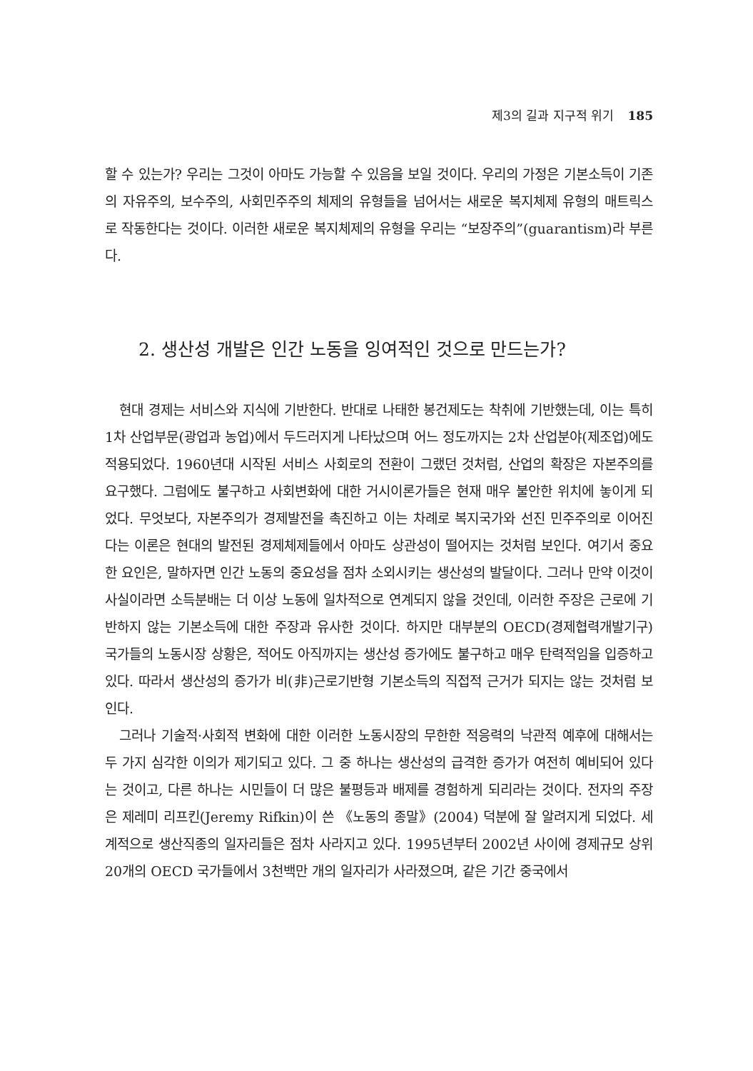제3의 길과 지구적 위기 185
할 수 있는가? 우리는 그것이 아마도 가능할 수 있음을 보일 것이다. 우리의 가정은 기본소득이 기존의 자유주의, 보수주의, 사회민주주의 체제의 유형들을 넘어서는 새로운 복지체제 유형의 매트릭스로 작동한다는 것이다. 이러한 새로운 복지체제의 유형을 우리는 “보장주의”(guarantism)라 부른다.
2. 생산성 개발은 인간 노동을 잉여적인 것으로 만드는가?
현대 경제는 서비스와 지식에 기반한다. 반대로 나태한 봉건제도는 착취에 기반했는데, 이는 특히 1차 산업부문(광업과 농업)에서 두드러지게 나타났으며 어느 정도까지는 2차 산업분야(제조업)에도 적용되었다. 1960년대 시작된 서비스 사회로의 전환이 그랬던 것처럼, 산업의 확장은 자본주의를 요구했다. 그럼에도 불구하고 사회변화에 대한 거시이론가들은 현재 매우 불안한 위치에 놓이게 되었다. 무엇보다, 자본주의가 경제발전을 촉진하고 이는 차례로 복지국가와 선진 민주주의로 이어진다는 이론은 현대의 발전된 경제체제들에서 아마도 상관성이 떨어지는 것처럼 보인다. 여기서 중요한 요인은, 말하자면 인간 노동의 중요성을 점차 소외시키는 생산성의 발달이다. 그러나 만약 이것이 사실이라면 소득분배는 더 이상 노동에 일차적으로 연계되지 않을 것인데, 이러한 주장은 근로에 기반하지 않는 기본소득에 대한 주장과 유사한 것이다. 하지만 대부분의 OECD(경제협력개발기구) 국가들의 노동시장 상황은, 적어도 아직까지는 생산성 증가에도 불구하고 매우 탄력적임을 입증하고 있다. 따라서 생산성의 증가가 비(非)근로기반형 기본소득의 직접적 근거가 되지는 않는 것처럼 보인다.
그러나 기술적·사회적 변화에 대한 이러한 노동시장의 무한한 적응력의 낙관적 예후에 대해서는 두 가지 심각한 이의가 제기되고 있다. 그 중 하나는 생산성의 급격한 증가가 여전히 예비되어 있다는 것이고, 다른 하나는 시민들이 더 많은 불평등과 배제를 경험하게 되리라는 것이다. 전자의 주장은 제레미 리프킨(Jeremy Rifkin)이 쓴 《노동의 종말》(2004) 덕분에 잘 알려지게 되었다. 세계적으로 생산직종의 일자리들은 점차 사라지고 있다. 1995년부터 2002년 사이에 경제규모 상위 20개의 OECD 국가들에서 3천백만 개의 일자리가 사라졌으며, 같은 기간 중국에서